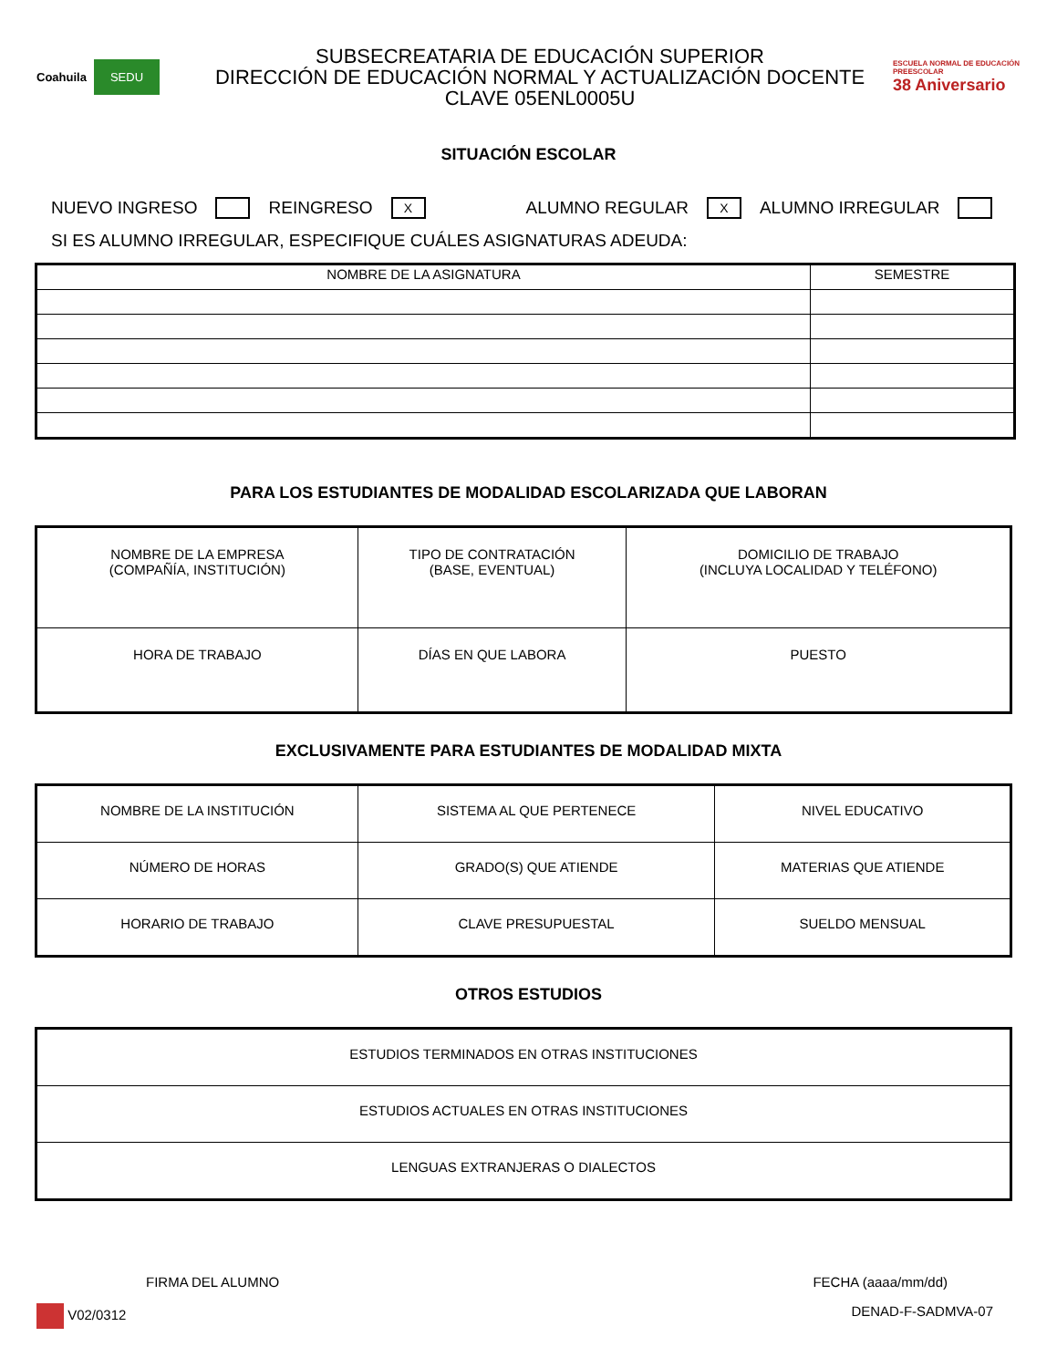Coahuila SEDU
SUBSECREATARIA DE EDUCACIÓN SUPERIOR
DIRECCIÓN DE EDUCACIÓN NORMAL Y ACTUALIZACIÓN DOCENTE
CLAVE 05ENL0005U
ESCUELA NORMAL DE EDUCACIÓN PREESCOLAR
38 Aniversario
SITUACIÓN ESCOLAR
NUEVO INGRESO REINGRESO X ALUMNO REGULAR X ALUMNO IRREGULAR
SI ES ALUMNO IRREGULAR, ESPECIFIQUE CUÁLES ASIGNATURAS ADEUDA:
| NOMBRE DE LA ASIGNATURA | SEMESTRE |
| --- | --- |
PARA LOS ESTUDIANTES DE MODALIDAD ESCOLARIZADA QUE LABORAN
| NOMBRE DE LA EMPRESA (COMPAÑÍA, INSTITUCIÓN) | TIPO DE CONTRATACIÓN (BASE, EVENTUAL) | DOMICILIO DE TRABAJO (INCLUYA LOCALIDAD Y TELÉFONO) |
| HORA DE TRABAJO | DÍAS EN QUE LABORA | PUESTO |
EXCLUSIVAMENTE PARA ESTUDIANTES DE MODALIDAD MIXTA
| NOMBRE DE LA INSTITUCIÓN | SISTEMA AL QUE PERTENECE | NIVEL EDUCATIVO |
| NÚMERO DE HORAS | GRADO(S) QUE ATIENDE | MATERIAS QUE ATIENDE |
| HORARIO DE TRABAJO | CLAVE PRESUPUESTAL | SUELDO MENSUAL |
OTROS ESTUDIOS
| ESTUDIOS TERMINADOS EN OTRAS INSTITUCIONES |
| ESTUDIOS ACTUALES EN OTRAS INSTITUCIONES |
| LENGUAS EXTRANJERAS O DIALECTOS |
FIRMA DEL ALUMNO FECHA (aaaa/mm/dd)
V02/0312 DENAD-F-SADMVA-07